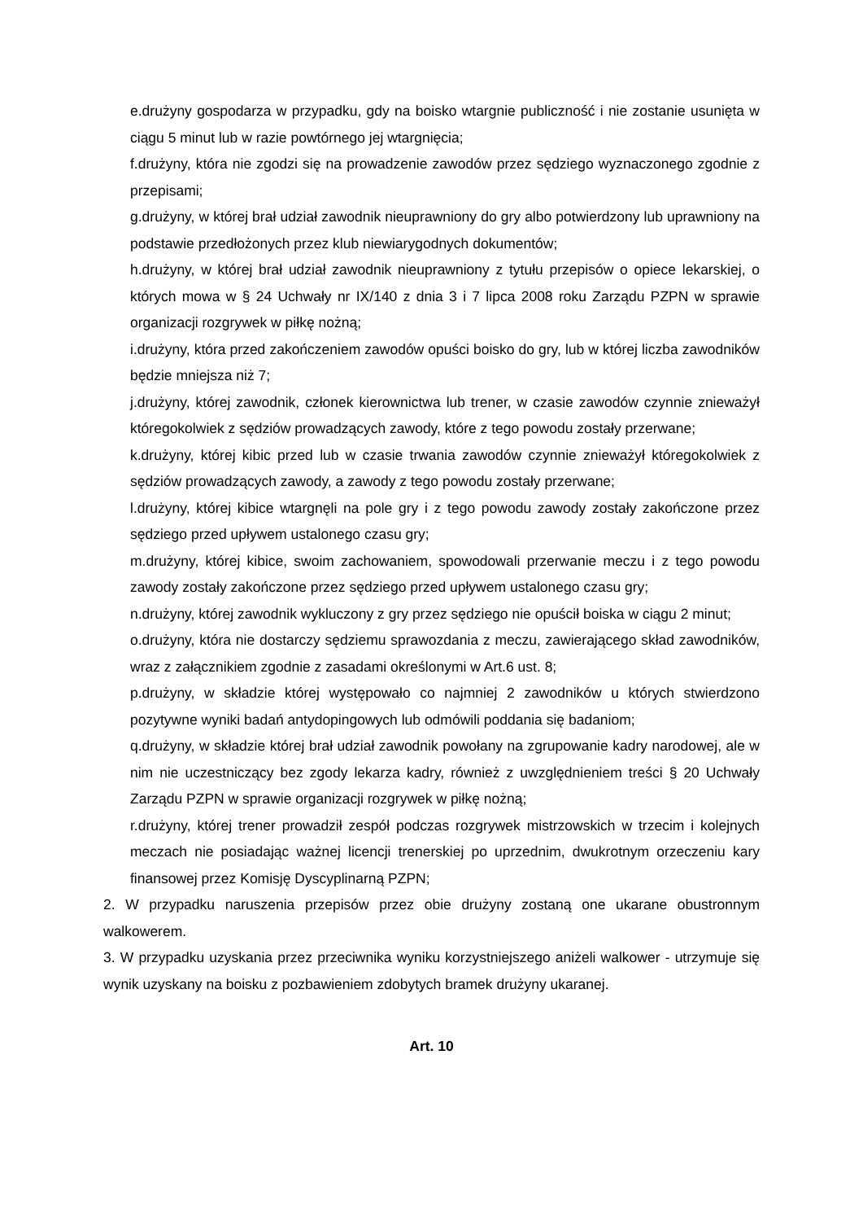e.drużyny gospodarza w przypadku, gdy na boisko wtargnie publiczność i nie zostanie usunięta w ciągu 5 minut lub w razie powtórnego jej wtargnięcia;
f.drużyny, która nie zgodzi się na prowadzenie zawodów przez sędziego wyznaczonego zgodnie z przepisami;
g.drużyny, w której brał udział zawodnik nieuprawniony do gry albo potwierdzony lub uprawniony na podstawie przedłożonych przez klub niewiarygodnych dokumentów;
h.drużyny, w której brał udział zawodnik nieuprawniony z tytułu przepisów o opiece lekarskiej, o których mowa w § 24 Uchwały nr IX/140 z dnia 3 i 7 lipca 2008 roku Zarządu PZPN w sprawie organizacji rozgrywek w piłkę nożną;
i.drużyny, która przed zakończeniem zawodów opuści boisko do gry, lub w której liczba zawodników będzie mniejsza niż 7;
j.drużyny, której zawodnik, członek kierownictwa lub trener, w czasie zawodów czynnie znieważył któregokolwiek z sędziów prowadzących zawody, które z tego powodu zostały przerwane;
k.drużyny, której kibic przed lub w czasie trwania zawodów czynnie znieważył któregokolwiek z sędziów prowadzących zawody, a zawody z tego powodu zostały przerwane;
l.drużyny, której kibice wtargnęli na pole gry i z tego powodu zawody zostały zakończone przez sędziego przed upływem ustalonego czasu gry;
m.drużyny, której kibice, swoim zachowaniem, spowodowali przerwanie meczu i z tego powodu zawody zostały zakończone przez sędziego przed upływem ustalonego czasu gry;
n.drużyny, której zawodnik wykluczony z gry przez sędziego nie opuścił boiska w ciągu 2 minut;
o.drużyny, która nie dostarczy sędziemu sprawozdania z meczu, zawierającego skład zawodników, wraz z załącznikiem zgodnie z zasadami określonymi w Art.6 ust. 8;
p.drużyny, w składzie której występowało co najmniej 2 zawodników u których stwierdzono pozytywne wyniki badań antydopingowych lub odmówili poddania się badaniom;
q.drużyny, w składzie której brał udział zawodnik powołany na zgrupowanie kadry narodowej, ale w nim nie uczestniczący bez zgody lekarza kadry, również z uwzględnieniem treści § 20 Uchwały Zarządu PZPN w sprawie organizacji rozgrywek w piłkę nożną;
r.drużyny, której trener prowadził zespół podczas rozgrywek mistrzowskich w trzecim i kolejnych meczach nie posiadając ważnej licencji trenerskiej po uprzednim, dwukrotnym orzeczeniu kary finansowej przez Komisję Dyscyplinarną PZPN;
2. W przypadku naruszenia przepisów przez obie drużyny zostaną one ukarane obustronnym walkowerem.
3. W przypadku uzyskania przez przeciwnika wyniku korzystniejszego aniżeli walkower - utrzymuje się wynik uzyskany na boisku z pozbawieniem zdobytych bramek drużyny ukaranej.
Art. 10